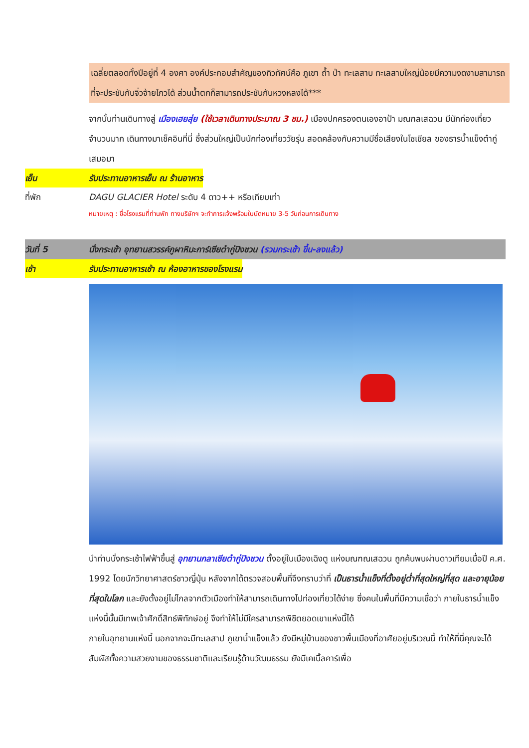เฉลี่ยตลอดทั้งปีอยู่ที่ 4 องศา องค์ประกอบสำคัญของทิวทัศน์คือ ภูเขา ถ้ำ ป่า ทะเลสาบ ทะเลสาบใหญ่น้อยมีความงดงามสามารถที่จะประชันกับจิ่วจ้ายโกวได้ ส่วนน้ำตกก็สามารถประชันกับหวงหลงได้***
จากนั้นท่านเดินทางสู่ เมืองเฮยสุ่ย (ใช้เวลาเดินทางประมาณ 3 ชม.) เมืองปกครองตนเองอาป้า มณฑลเสฉวน มีนักท่องเที่ยวจำนวนมาก เดินทางมาเช็คอินที่นี่ ซึ่งส่วนใหญ่เป็นนักท่องเที่ยววัยรุ่น สอดคล้องกับความมีชื่อเสียงในโซเชียล ของธารน้ำแข็งต๋ากู่เสมอมา
เย็น รับประทานอาหารเย็น ณ ร้านอาหาร
ที่พัก DAGU GLACIER Hotel ระดับ 4 ดาว++ หรือเทียบเท่า
หมายเหตุ : ชื่อโรงแรมที่ท่านพัก ทางบริษัทฯ จะทำการแจ้งพร้อมใบนัดหมาย 3-5 วันก่อนการเดินทาง
วันที่ 5 นั่งกระเช้า อุทยานสวรรค์ภูผาหิมะการ์เซียต๋ากู่ปิงชวน (รวมกระเช้า ขึ้น-ลงแล้ว)
เช้า รับประทานอาหารเช้า ณ ห้องอาหารของโรงแรม
นำท่านนั่งกระเช้าไฟฟ้าขึ้นสู่ อุทยานกลาเซียต๋ากู่ปิงชวน ตั้งอยู่ในเมืองเฉิงตู แห่งมณฑณเสฉวน ถูกค้นพบผ่านดาวเทียมเมื่อปี ค.ศ. 1992 โดยนักวิทยาศาสตร์ชาวญี่ปุ่น หลังจากได้ตรวจสอบพื้นที่จึงทราบว่าที่ เป็นธารน้ำแข็งที่ตั้งอยู่ต่ำที่สุดใหญ่ที่สุด และอายุน้อยที่สุดในโลก และยังตั้งอยู่ไม่ไกลจากตัวเมืองทำให้สามารถเดินทางไปท่องเที่ยวได้ง่าย ซึ่งคนในพื้นที่มีความเชื่อว่า ภายในธารน้ำแข็งแห่งนี้นั้นมีเทพเจ้าศักดิ์สิทธ์พิทักษ์อยู่ จึงทำให้ไม่มีใครสามารถพิชิตยอดเขาแห่งนี้ได้
ภายในอุทยานแห่งนี้ นอกจากจะมีทะเลสาป ภูเขาน้ำแข็งแล้ว ยังมีหมู่บ้านของชาวพื้นเมืองที่อาศัยอยู่บริเวณนี้ ทำให้ที่นี่คุณจะได้สัมผัสทั้งความสวยงามของธรรมชาติและเรียนรู้ด้านวัฒนธรรม ยังมีเคเบิ้ลคาร์เพื่อ